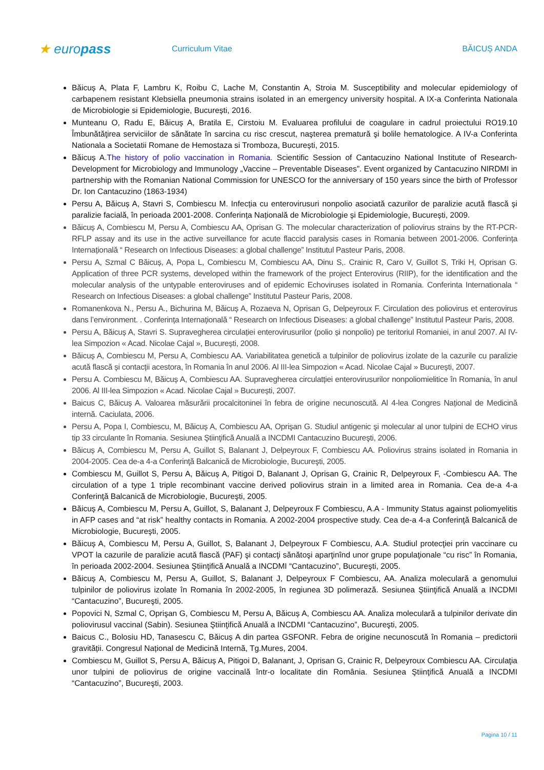★ europass
Curriculum Vitae BĂICUȘ ANDA
Băicuș A, Plata F, Lambru K, Roibu C, Lache M, Constantin A, Stroia M. Susceptibility and molecular epidemiology of carbapenem resistant Klebsiella pneumonia strains isolated in an emergency university hospital. A IX-a Conferinta Nationala de Microbiologie si Epidemiologie, București, 2016.
Munteanu O, Radu E, Băicuș A, Bratila E, Cirstoiu M. Evaluarea profilului de coagulare in cadrul proiectului RO19.10 Îmbunătăţirea serviciilor de sănătate în sarcina cu risc crescut, naşterea prematură şi bolile hematologice. A IV-a Conferinta Nationala a Societatii Romane de Hemostaza si Tromboza, București, 2015.
Băicuș A.The history of polio vaccination in Romania. Scientific Session of Cantacuzino National Institute of Research-Development for Microbiology and Immunology „Vaccine – Preventable Diseases”. Event organized by Cantacuzino NIRDMI in partnership with the Romanian National Commission for UNESCO for the anniversary of 150 years since the birth of Professor Dr. Ion Cantacuzino (1863-1934)
Persu A, Băicuș A, Stavri S, Combiescu M. Infecția cu enterovirusuri nonpolio asociată cazurilor de paralizie acută flască și paralizie facială, în perioada 2001-2008. Conferința Națională de Microbiologie și Epidemiologie, București, 2009.
Băicuș A, Combiescu M, Persu A, Combiescu AA, Oprisan G. The molecular characterization of poliovirus strains by the RT-PCR-RFLP assay and its use in the active surveillance for acute flaccid paralysis cases in Romania between 2001-2006. Conferința Internațională “ Research on Infectious Diseases: a global challenge” Institutul Pasteur Paris, 2008.
Persu A, Szmal C Băicuș, A, Popa L, Combiescu M, Combiescu AA, Dinu S,. Crainic R, Caro V, Guillot S, Triki H, Oprisan G. Application of three PCR systems, developed within the framework of the project Enterovirus (RIIP), for the identification and the molecular analysis of the untypable enteroviruses and of epidemic Echoviruses isolated in Romania. Conferinta Internationala “ Research on Infectious Diseases: a global challenge” Institutul Pasteur Paris, 2008.
Romanenkova N., Persu A., Bichurina M, Băicuș A, Rozaeva N, Oprisan G, Delpeyroux F. Circulation des poliovirus et enterovirus dans l’environment. . Conferința Internațională “ Research on Infectious Diseases: a global challenge” Institutul Pasteur Paris, 2008.
Persu A, Băicuș A, Stavri S. Supravegherea circulației enterovirusurilor (polio și nonpolio) pe teritoriul Romaniei, in anul 2007. Al IV-lea Simpozion « Acad. Nicolae Cajal », București, 2008.
Băicuș A, Combiescu M, Persu A, Combiescu AA. Variabilitatea genetică a tulpinilor de poliovirus izolate de la cazurile cu paralizie acută flască și contacții acestora, în Romania în anul 2006. Al III-lea Simpozion « Acad. Nicolae Cajal » București, 2007.
Persu A. Combiescu M, Băicuș A, Combiescu AA. Supravegherea circulatției enterovirusurilor nonpoliomielitice în Romania, în anul 2006. Al III-lea Simpozion « Acad. Nicolae Cajal » București, 2007.
Baicus C, Băicuș A. Valoarea măsurării procalcitoninei în febra de origine necunoscută. Al 4-lea Congres Național de Medicină internă. Caciulata, 2006.
Persu A, Popa I, Combiescu, M, Băicuș A, Combiescu AA, Oprişan G. Studiul antigenic şi molecular al unor tulpini de ECHO virus tip 33 circulante în Romania. Sesiunea Ştiinţifică Anuală a INCDMI Cantacuzino Bucureşti, 2006.
Băicuș A, Combiescu M, Persu A, Guillot S, Balanant J, Delpeyroux F, Combiescu AA. Poliovirus strains isolated in Romania in 2004-2005. Cea de-a 4-a Conferinţă Balcanică de Microbiologie, Bucureşti, 2005.
Combiescu M, Guillot S, Persu A, Băicuș A, Pitigoi D, Balanant J, Oprisan G, Crainic R, Delpeyroux F, -Combiescu AA. The circulation of a type 1 triple recombinant vaccine derived poliovirus strain in a limited area in Romania. Cea de-a 4-a Conferinţă Balcanică de Microbiologie, Bucureşti, 2005.
Băicuș A, Combiescu M, Persu A, Guillot, S, Balanant J, Delpeyroux F Combiescu, A.A - Immunity Status against poliomyelitis in AFP cases and “at risk” healthy contacts in Romania. A 2002-2004 prospective study. Cea de-a 4-a Conferinţă Balcanică de Microbiologie, Bucureşti, 2005.
Băicuș A, Combiescu M, Persu A, Guillot, S, Balanant J, Delpeyroux F Combiescu, A.A. Studiul protecţiei prin vaccinare cu VPOT la cazurile de paralizie acută flască (PAF) şi contacţi sănătoşi aparţinînd unor grupe populaţionale “cu risc” în Romania, în perioada 2002-2004. Sesiunea Ştiinţifică Anuală a INCDMI “Cantacuzino”, Bucureşti, 2005.
Băicuș A, Combiescu M, Persu A, Guillot, S, Balanant J, Delpeyroux F Combiescu, AA. Analiza moleculară a genomului tulpinilor de poliovirus izolate în Romania în 2002-2005, în regiunea 3D polimerază. Sesiunea Ştiinţifică Anuală a INCDMI “Cantacuzino”, Bucureşti, 2005.
Popovici N, Szmal C, Oprişan G, Combiescu M, Persu A, Băicuș A, Combiescu AA. Analiza moleculară a tulpinilor derivate din poliovirusul vaccinal (Sabin). Sesiunea Ştiinţifică Anuală a INCDMI “Cantacuzino”, Bucureşti, 2005.
Baicus C., Bolosiu HD, Tanasescu C, Băicuș A din partea GSFONR. Febra de origine necunoscută în Romania – predictorii gravității. Congresul Național de Medicină Internă, Tg.Mures, 2004.
Combiescu M, Guillot S, Persu A, Băicuș A, Pitigoi D, Balanant, J, Oprisan G, Crainic R, Delpeyroux Combiescu AA. Circulaţia unor tulpini de poliovirus de origine vaccinală într-o localitate din România. Sesiunea Ştiinţifică Anuală a INCDMI “Cantacuzino”, Bucureşti, 2003.
Pagina 10 / 11